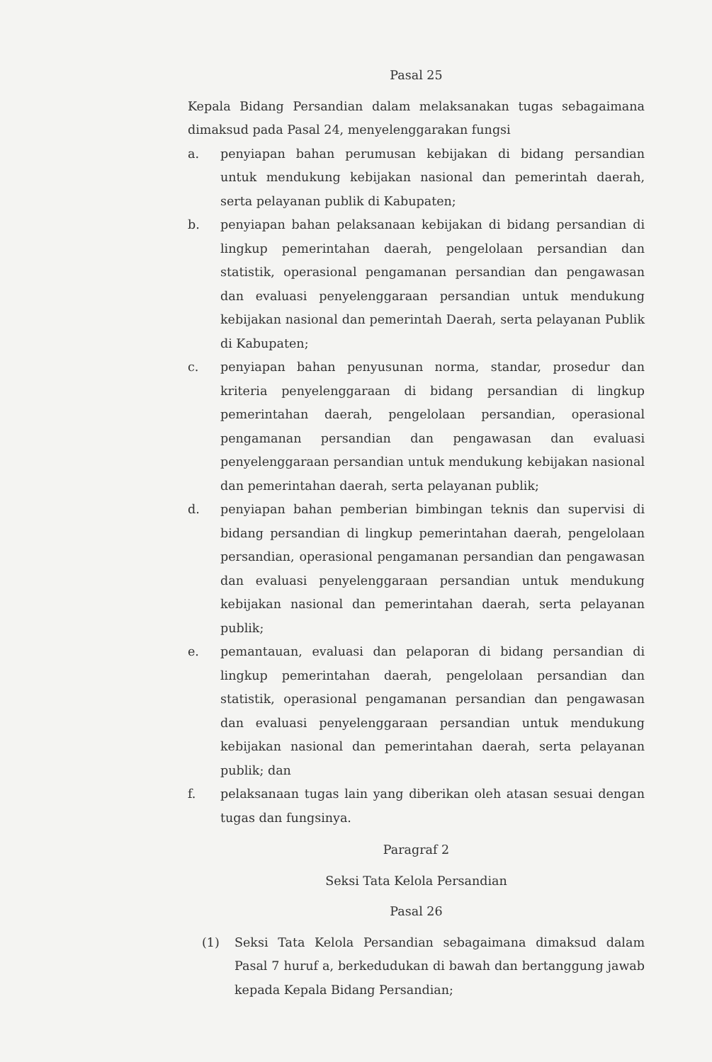Pasal 25
Kepala Bidang Persandian dalam melaksanakan tugas sebagaimana dimaksud pada Pasal 24, menyelenggarakan fungsi
a. penyiapan bahan perumusan kebijakan di bidang persandian untuk mendukung kebijakan nasional dan pemerintah daerah, serta pelayanan publik di Kabupaten;
b. penyiapan bahan pelaksanaan kebijakan di bidang persandian di lingkup pemerintahan daerah, pengelolaan persandian dan statistik, operasional pengamanan persandian dan pengawasan dan evaluasi penyelenggaraan persandian untuk mendukung kebijakan nasional dan pemerintah Daerah, serta pelayanan Publik di Kabupaten;
c. penyiapan bahan penyusunan norma, standar, prosedur dan kriteria penyelenggaraan di bidang persandian di lingkup pemerintahan daerah, pengelolaan persandian, operasional pengamanan persandian dan pengawasan dan evaluasi penyelenggaraan persandian untuk mendukung kebijakan nasional dan pemerintahan daerah, serta pelayanan publik;
d. penyiapan bahan pemberian bimbingan teknis dan supervisi di bidang persandian di lingkup pemerintahan daerah, pengelolaan persandian, operasional pengamanan persandian dan pengawasan dan evaluasi penyelenggaraan persandian untuk mendukung kebijakan nasional dan pemerintahan daerah, serta pelayanan publik;
e. pemantauan, evaluasi dan pelaporan di bidang persandian di lingkup pemerintahan daerah, pengelolaan persandian dan statistik, operasional pengamanan persandian dan pengawasan dan evaluasi penyelenggaraan persandian untuk mendukung kebijakan nasional dan pemerintahan daerah, serta pelayanan publik; dan
f. pelaksanaan tugas lain yang diberikan oleh atasan sesuai dengan tugas dan fungsinya.
Paragraf 2
Seksi Tata Kelola Persandian
Pasal 26
(1) Seksi Tata Kelola Persandian sebagaimana dimaksud dalam Pasal 7 huruf a, berkedudukan di bawah dan bertanggung jawab kepada Kepala Bidang Persandian;